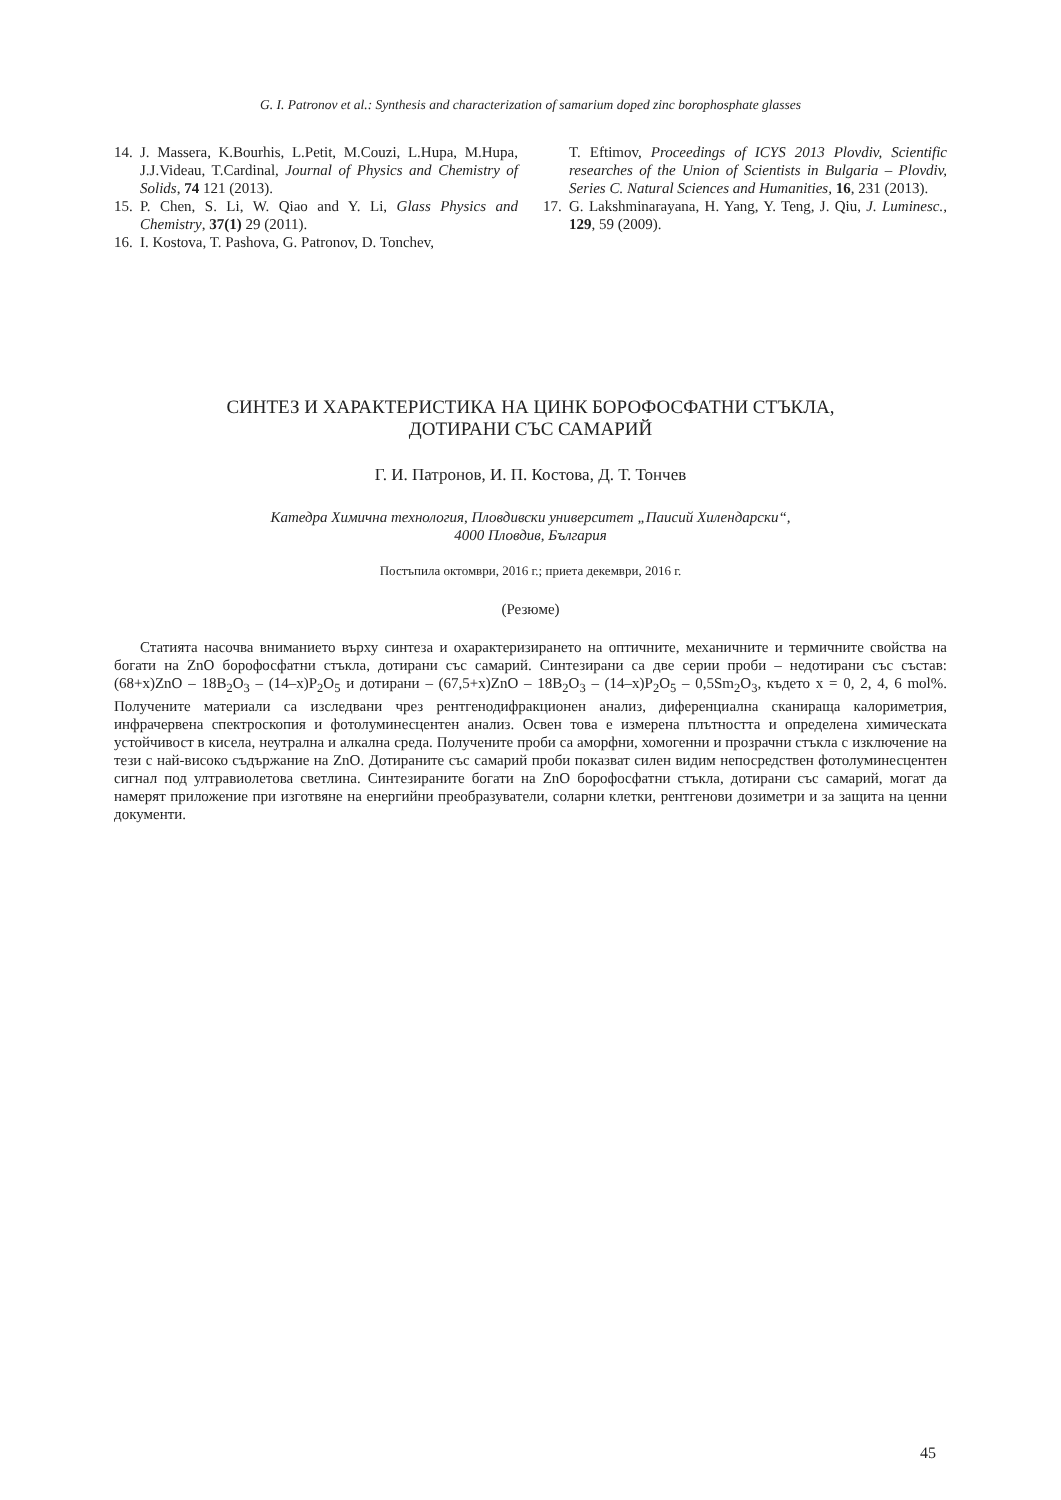G. I. Patronov et al.: Synthesis and characterization of samarium doped zinc borophosphate glasses
14. J. Massera, K.Bourhis, L.Petit, M.Couzi, L.Hupa, M.Hupa, J.J.Videau, T.Cardinal, Journal of Physics and Chemistry of Solids, 74 121 (2013).
15. P. Chen, S. Li, W. Qiao and Y. Li, Glass Physics and Chemistry, 37(1) 29 (2011).
16. I. Kostova, T. Pashova, G. Patronov, D. Tonchev,
T. Eftimov, Proceedings of ICYS 2013 Plovdiv, Scientific researches of the Union of Scientists in Bulgaria – Plovdiv, Series C. Natural Sciences and Humanities, 16, 231 (2013).
17. G. Lakshminarayana, H. Yang, Y. Teng, J. Qiu, J. Luminesc., 129, 59 (2009).
СИНТЕЗ И ХАРАКТЕРИСТИКА НА ЦИНК БОРОФОСФАТНИ СТЪКЛА,
ДОТИРАНИ СЪС САМАРИЙ
Г. И. Патронов, И. П. Костова, Д. Т. Тончев
Катедра Химична технология, Пловдивски университет „Паисий Хилендарски“,
4000 Пловдив, България
Постъпила октомври, 2016 г.; приета декември, 2016 г.
(Резюме)
Статията насочва вниманието върху синтеза и охарактеризирането на оптичните, механичните и термичните свойства на богати на ZnO борофосфатни стъкла, дотирани със самарий. Синтезирани са две серии проби – недотирани със състав: (68+x)ZnO – 18B<sub>2</sub>O<sub>3</sub> – (14–x)P<sub>2</sub>O<sub>5</sub> и дотирани – (67,5+x)ZnO – 18B<sub>2</sub>O<sub>3</sub> – (14–x)P<sub>2</sub>O<sub>5</sub> – 0,5Sm<sub>2</sub>O<sub>3</sub>, където x = 0, 2, 4, 6 mol%. Получените материали са изследвани чрез рентгенодифракционен анализ, диференциална сканираща калориметрия, инфрачервена спектроскопия и фотолуминесцентен анализ. Освен това е измерена плътността и определена химическата устойчивост в кисела, неутрална и алкална среда. Получените проби са аморфни, хомогенни и прозрачни стъкла с изключение на тези с най-високо съдържание на ZnO. Дотираните със самарий проби показват силен видим непосредствен фотолуминесцентен сигнал под ултравиолетова светлина. Синтезираните богати на ZnO борофосфатни стъкла, дотирани със самарий, могат да намерят приложение при изготвяне на енергийни преобразуватели, соларни клетки, рентгенови дозиметри и за защита на ценни документи.
45